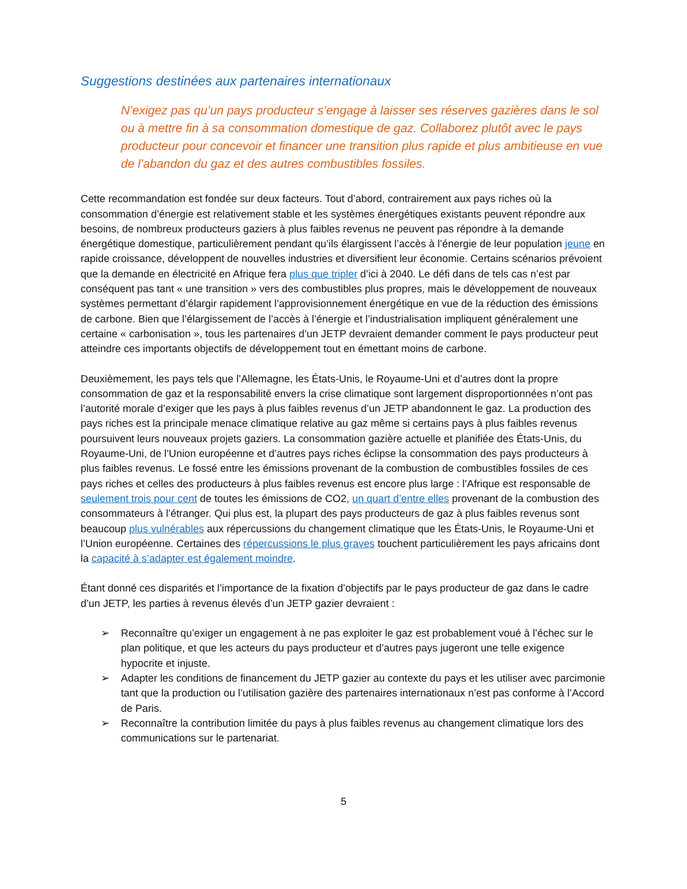Suggestions destinées aux partenaires internationaux
N’exigez pas qu’un pays producteur s’engage à laisser ses réserves gazières dans le sol ou à mettre fin à sa consommation domestique de gaz. Collaborez plutôt avec le pays producteur pour concevoir et financer une transition plus rapide et plus ambitieuse en vue de l’abandon du gaz et des autres combustibles fossiles.
Cette recommandation est fondée sur deux facteurs. Tout d’abord, contrairement aux pays riches où la consommation d’énergie est relativement stable et les systèmes énergétiques existants peuvent répondre aux besoins, de nombreux producteurs gaziers à plus faibles revenus ne peuvent pas répondre à la demande énergétique domestique, particulièrement pendant qu’ils élargissent l’accès à l’énergie de leur population jeune en rapide croissance, développent de nouvelles industries et diversifient leur économie. Certains scénarios prévoient que la demande en électricité en Afrique fera plus que tripler d’ici à 2040. Le défi dans de tels cas n’est par conséquent pas tant « une transition » vers des combustibles plus propres, mais le développement de nouveaux systèmes permettant d’élargir rapidement l’approvisionnement énergétique en vue de la réduction des émissions de carbone. Bien que l’élargissement de l’accès à l’énergie et l’industrialisation impliquent généralement une certaine « carbonisation », tous les partenaires d’un JETP devraient demander comment le pays producteur peut atteindre ces importants objectifs de développement tout en émettant moins de carbone.
Deuxièmement, les pays tels que l’Allemagne, les États-Unis, le Royaume-Uni et d’autres dont la propre consommation de gaz et la responsabilité envers la crise climatique sont largement disproportionnées n’ont pas l’autorité morale d’exiger que les pays à plus faibles revenus d’un JETP abandonnent le gaz. La production des pays riches est la principale menace climatique relative au gaz même si certains pays à plus faibles revenus poursuivent leurs nouveaux projets gaziers. La consommation gazière actuelle et planifiée des États-Unis, du Royaume-Uni, de l’Union européenne et d’autres pays riches éclipse la consommation des pays producteurs à plus faibles revenus. Le fossé entre les émissions provenant de la combustion de combustibles fossiles de ces pays riches et celles des producteurs à plus faibles revenus est encore plus large : l’Afrique est responsable de seulement trois pour cent de toutes les émissions de CO2, un quart d’entre elles provenant de la combustion des consommateurs à l’étranger. Qui plus est, la plupart des pays producteurs de gaz à plus faibles revenus sont beaucoup plus vulnérables aux répercussions du changement climatique que les États-Unis, le Royaume-Uni et l’Union européenne. Certaines des répercussions le plus graves touchent particulièrement les pays africains dont la capacité à s’adapter est également moindre.
Étant donné ces disparités et l’importance de la fixation d’objectifs par le pays producteur de gaz dans le cadre d’un JETP, les parties à revenus élevés d’un JETP gazier devraient :
➢ Reconnaître qu’exiger un engagement à ne pas exploiter le gaz est probablement voué à l’échec sur le plan politique, et que les acteurs du pays producteur et d’autres pays jugeront une telle exigence hypocrite et injuste.
➢ Adapter les conditions de financement du JETP gazier au contexte du pays et les utiliser avec parcimonie tant que la production ou l’utilisation gazière des partenaires internationaux n’est pas conforme à l’Accord de Paris.
➢ Reconnaître la contribution limitée du pays à plus faibles revenus au changement climatique lors des communications sur le partenariat.
5